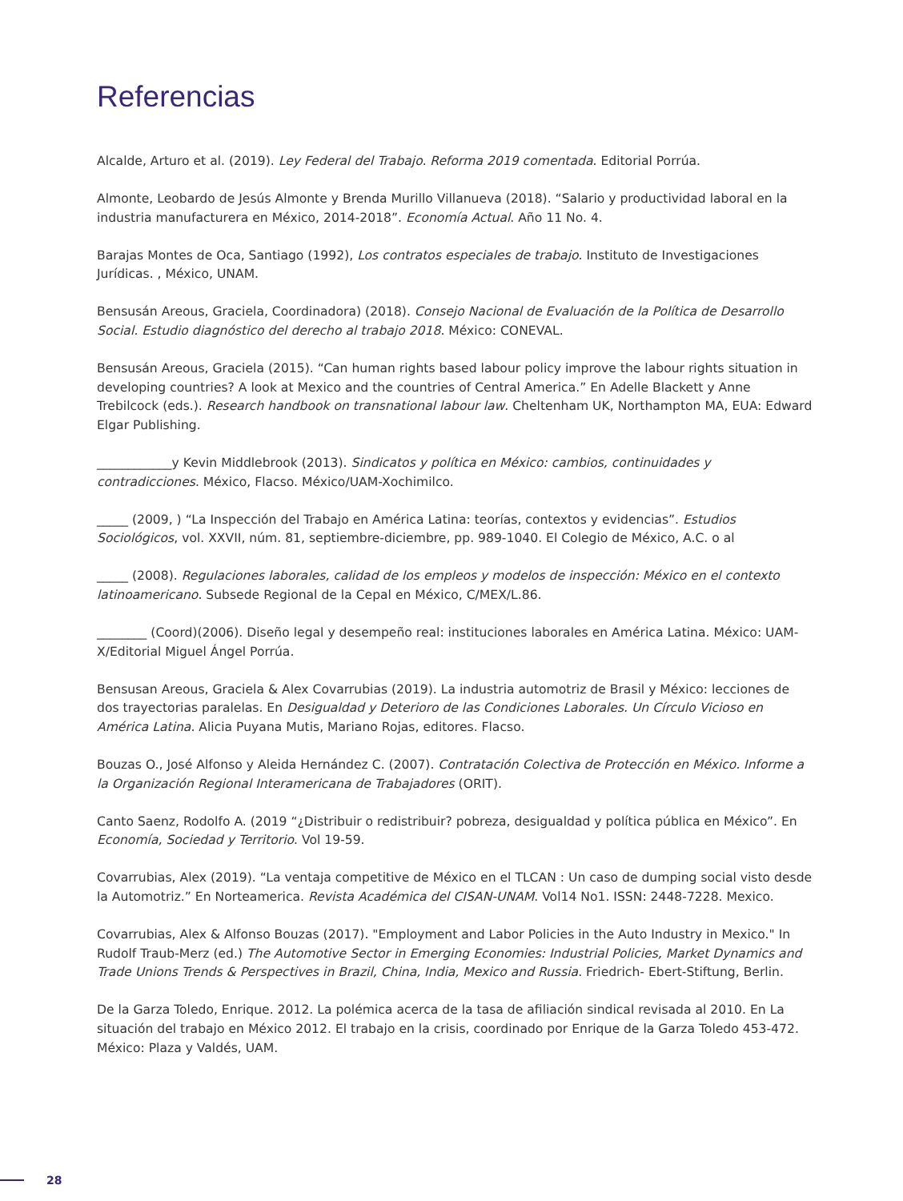Referencias
Alcalde, Arturo et al. (2019). Ley Federal del Trabajo. Reforma 2019 comentada. Editorial Porrúa.
Almonte, Leobardo de Jesús Almonte y Brenda Murillo Villanueva (2018). “Salario y productividad laboral en la industria manufacturera en México, 2014-2018”. Economía Actual. Año 11 No. 4.
Barajas Montes de Oca, Santiago (1992), Los contratos especiales de trabajo. Instituto de Investigaciones Jurídicas. , México, UNAM.
Bensusán Areous, Graciela, Coordinadora) (2018). Consejo Nacional de Evaluación de la Política de Desarrollo Social. Estudio diagnóstico del derecho al trabajo 2018. México: CONEVAL.
Bensusán Areous, Graciela (2015). “Can human rights based labour policy improve the labour rights situation in developing countries? A look at Mexico and the countries of Central America.” En Adelle Blackett y Anne Trebilcock (eds.). Research handbook on transnational labour law. Cheltenham UK, Northampton MA, EUA: Edward Elgar Publishing.
____________y Kevin Middlebrook (2013). Sindicatos y política en México: cambios, continuidades y contradicciones. México, Flacso. México/UAM-Xochimilco.
_____ (2009, ) “La Inspección del Trabajo en América Latina: teorías, contextos y evidencias”. Estudios Sociológicos, vol. XXVII, núm. 81, septiembre-diciembre, pp. 989-1040. El Colegio de México, A.C. o al
_____ (2008). Regulaciones laborales, calidad de los empleos y modelos de inspección: México en el contexto latinoamericano. Subsede Regional de la Cepal en México, C/MEX/L.86.
________ (Coord)(2006). Diseño legal y desempeño real: instituciones laborales en América Latina. México: UAM-X/Editorial Miguel Ángel Porrúa.
Bensusan Areous, Graciela & Alex Covarrubias (2019). La industria automotriz de Brasil y México: lecciones de dos trayectorias paralelas. En Desigualdad y Deterioro de las Condiciones Laborales. Un Círculo Vicioso en América Latina. Alicia Puyana Mutis, Mariano Rojas, editores. Flacso.
Bouzas O., José Alfonso y Aleida Hernández C. (2007). Contratación Colectiva de Protección en México. Informe a la Organización Regional Interamericana de Trabajadores (ORIT).
Canto Saenz, Rodolfo A. (2019 “¿Distribuir o redistribuir? pobreza, desigualdad y política pública en México”. En Economía, Sociedad y Territorio. Vol 19-59.
Covarrubias, Alex (2019). “La ventaja competitive de México en el TLCAN : Un caso de dumping social visto desde la Automotriz.” En Norteamerica. Revista Académica del CISAN-UNAM. Vol14 No1. ISSN: 2448-7228. Mexico.
Covarrubias, Alex & Alfonso Bouzas (2017). "Employment and Labor Policies in the Auto Industry in Mexico." In Rudolf Traub-Merz (ed.) The Automotive Sector in Emerging Economies: Industrial Policies, Market Dynamics and Trade Unions Trends & Perspectives in Brazil, China, India, Mexico and Russia. Friedrich- Ebert-Stiftung, Berlin.
De la Garza Toledo, Enrique. 2012. La polémica acerca de la tasa de afiliación sindical revisada al 2010. En La situación del trabajo en México 2012. El trabajo en la crisis, coordinado por Enrique de la Garza Toledo 453-472. México: Plaza y Valdés, UAM.
28